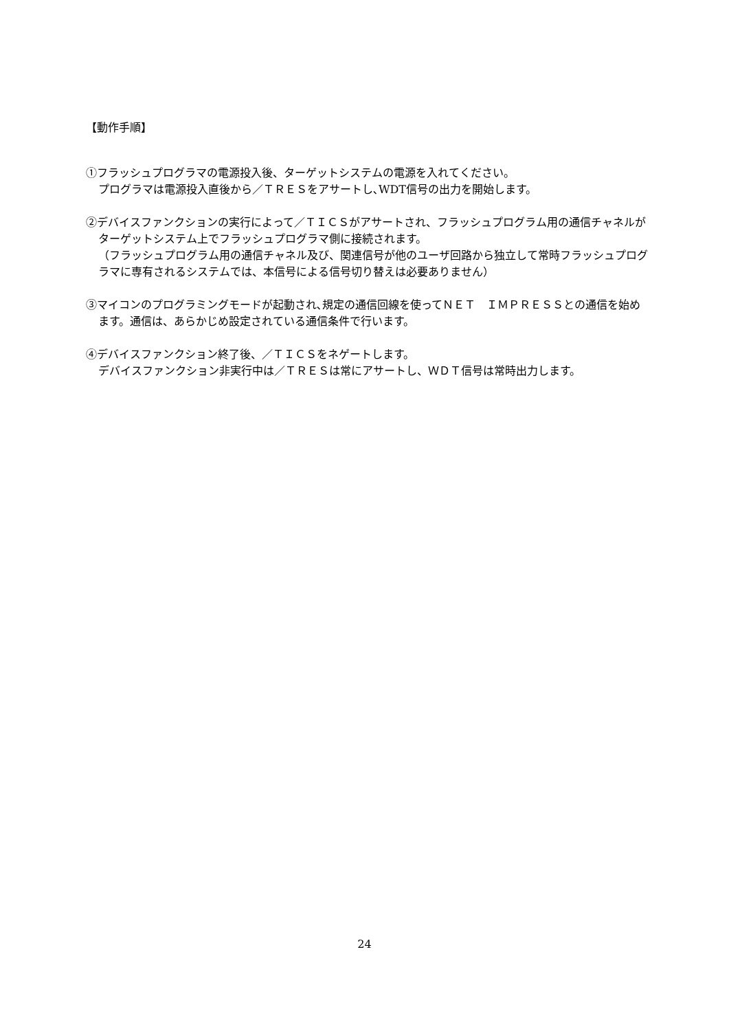【動作手順】
①フラッシュプログラマの電源投入後、ターゲットシステムの電源を入れてください。
プログラマは電源投入直後から／ＴＲＥＳをアサートし､WDT信号の出力を開始します。
②デバイスファンクションの実行によって／ＴＩＣＳがアサートされ、フラッシュプログラム用の通信チャネルがターゲットシステム上でフラッシュプログラマ側に接続されます。
（フラッシュプログラム用の通信チャネル及び、関連信号が他のユーザ回路から独立して常時フラッシュプログラマに専有されるシステムでは、本信号による信号切り替えは必要ありません）
③マイコンのプログラミングモードが起動され､規定の通信回線を使ってＮＥＴ　ＩＭＰＲＥＳＳとの通信を始めます。通信は、あらかじめ設定されている通信条件で行います。
④デバイスファンクション終了後、／ＴＩＣＳをネゲートします。
デバイスファンクション非実行中は／ＴＲＥＳは常にアサートし、ＷＤＴ信号は常時出力します。
24